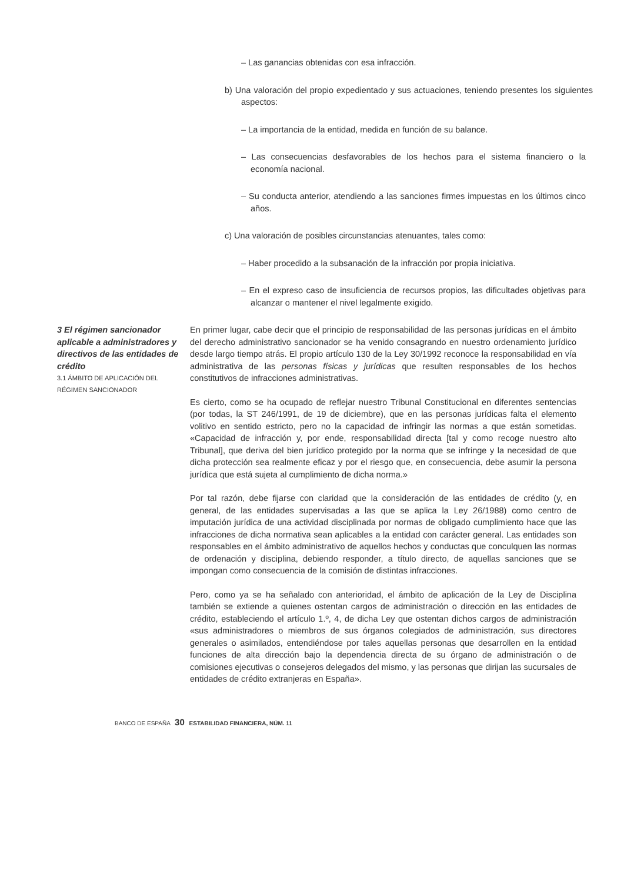– Las ganancias obtenidas con esa infracción.
b) Una valoración del propio expedientado y sus actuaciones, teniendo presentes los siguientes aspectos:
– La importancia de la entidad, medida en función de su balance.
– Las consecuencias desfavorables de los hechos para el sistema financiero o la economía nacional.
– Su conducta anterior, atendiendo a las sanciones firmes impuestas en los últimos cinco años.
c) Una valoración de posibles circunstancias atenuantes, tales como:
– Haber procedido a la subsanación de la infracción por propia iniciativa.
– En el expreso caso de insuficiencia de recursos propios, las dificultades objetivas para alcanzar o mantener el nivel legalmente exigido.
3 El régimen sancionador aplicable a administradores y directivos de las entidades de crédito
3.1 ÁMBITO DE APLICACIÓN DEL RÉGIMEN SANCIONADOR
En primer lugar, cabe decir que el principio de responsabilidad de las personas jurídicas en el ámbito del derecho administrativo sancionador se ha venido consagrando en nuestro ordenamiento jurídico desde largo tiempo atrás. El propio artículo 130 de la Ley 30/1992 reconoce la responsabilidad en vía administrativa de las personas físicas y jurídicas que resulten responsables de los hechos constitutivos de infracciones administrativas.
Es cierto, como se ha ocupado de reflejar nuestro Tribunal Constitucional en diferentes sentencias (por todas, la ST 246/1991, de 19 de diciembre), que en las personas jurídicas falta el elemento volitivo en sentido estricto, pero no la capacidad de infringir las normas a que están sometidas. «Capacidad de infracción y, por ende, responsabilidad directa [tal y como recoge nuestro alto Tribunal], que deriva del bien jurídico protegido por la norma que se infringe y la necesidad de que dicha protección sea realmente eficaz y por el riesgo que, en consecuencia, debe asumir la persona jurídica que está sujeta al cumplimiento de dicha norma.»
Por tal razón, debe fijarse con claridad que la consideración de las entidades de crédito (y, en general, de las entidades supervisadas a las que se aplica la Ley 26/1988) como centro de imputación jurídica de una actividad disciplinada por normas de obligado cumplimiento hace que las infracciones de dicha normativa sean aplicables a la entidad con carácter general. Las entidades son responsables en el ámbito administrativo de aquellos hechos y conductas que conculquen las normas de ordenación y disciplina, debiendo responder, a título directo, de aquellas sanciones que se impongan como consecuencia de la comisión de distintas infracciones.
Pero, como ya se ha señalado con anterioridad, el ámbito de aplicación de la Ley de Disciplina también se extiende a quienes ostentan cargos de administración o dirección en las entidades de crédito, estableciendo el artículo 1.º, 4, de dicha Ley que ostentan dichos cargos de administración «sus administradores o miembros de sus órganos colegiados de administración, sus directores generales o asimilados, entendiéndose por tales aquellas personas que desarrollen en la entidad funciones de alta dirección bajo la dependencia directa de su órgano de administración o de comisiones ejecutivas o consejeros delegados del mismo, y las personas que dirijan las sucursales de entidades de crédito extranjeras en España».
BANCO DE ESPAÑA 30 ESTABILIDAD FINANCIERA, NÚM. 11